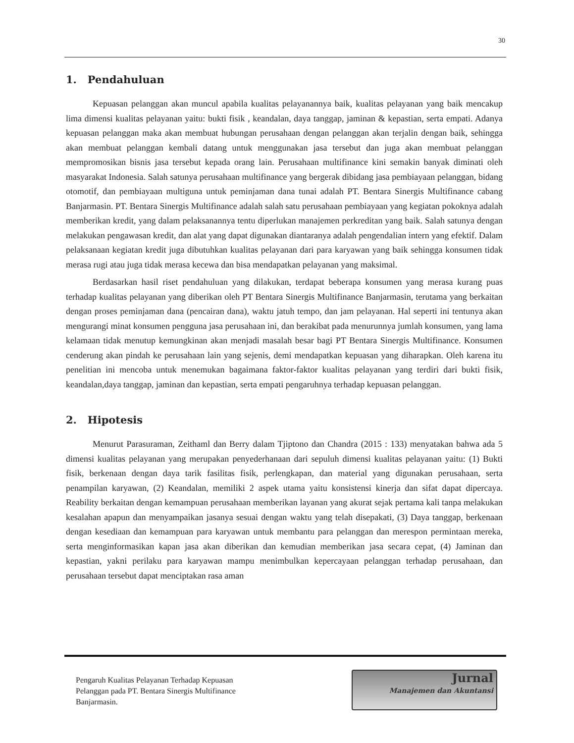30
1. Pendahuluan
Kepuasan pelanggan akan muncul apabila kualitas pelayanannya baik, kualitas pelayanan yang baik mencakup lima dimensi kualitas pelayanan yaitu: bukti fisik , keandalan, daya tanggap, jaminan & kepastian, serta empati. Adanya kepuasan pelanggan maka akan membuat hubungan perusahaan dengan pelanggan akan terjalin dengan baik, sehingga akan membuat pelanggan kembali datang untuk menggunakan jasa tersebut dan juga akan membuat pelanggan mempromosikan bisnis jasa tersebut kepada orang lain. Perusahaan multifinance kini semakin banyak diminati oleh masyarakat Indonesia. Salah satunya perusahaan multifinance yang bergerak dibidang jasa pembiayaan pelanggan, bidang otomotif, dan pembiayaan multiguna untuk peminjaman dana tunai adalah PT. Bentara Sinergis Multifinance cabang Banjarmasin. PT. Bentara Sinergis Multifinance adalah salah satu perusahaan pembiayaan yang kegiatan pokoknya adalah memberikan kredit, yang dalam pelaksanannya tentu diperlukan manajemen perkreditan yang baik. Salah satunya dengan melakukan pengawasan kredit, dan alat yang dapat digunakan diantaranya adalah pengendalian intern yang efektif. Dalam pelaksanaan kegiatan kredit juga dibutuhkan kualitas pelayanan dari para karyawan yang baik sehingga konsumen tidak merasa rugi atau juga tidak merasa kecewa dan bisa mendapatkan pelayanan yang maksimal.
Berdasarkan hasil riset pendahuluan yang dilakukan, terdapat beberapa konsumen yang merasa kurang puas terhadap kualitas pelayanan yang diberikan oleh PT Bentara Sinergis Multifinance Banjarmasin, terutama yang berkaitan dengan proses peminjaman dana (pencairan dana), waktu jatuh tempo, dan jam pelayanan. Hal seperti ini tentunya akan mengurangi minat konsumen pengguna jasa perusahaan ini, dan berakibat pada menurunnya jumlah konsumen, yang lama kelamaan tidak menutup kemungkinan akan menjadi masalah besar bagi PT Bentara Sinergis Multifinance. Konsumen cenderung akan pindah ke perusahaan lain yang sejenis, demi mendapatkan kepuasan yang diharapkan. Oleh karena itu penelitian ini mencoba untuk menemukan bagaimana faktor-faktor kualitas pelayanan yang terdiri dari bukti fisik, keandalan,daya tanggap, jaminan dan kepastian, serta empati pengaruhnya terhadap kepuasan pelanggan.
2. Hipotesis
Menurut Parasuraman, Zeithaml dan Berry dalam Tjiptono dan Chandra (2015 : 133) menyatakan bahwa ada 5 dimensi kualitas pelayanan yang merupakan penyederhanaan dari sepuluh dimensi kualitas pelayanan yaitu: (1) Bukti fisik, berkenaan dengan daya tarik fasilitas fisik, perlengkapan, dan material yang digunakan perusahaan, serta penampilan karyawan, (2) Keandalan, memiliki 2 aspek utama yaitu konsistensi kinerja dan sifat dapat dipercaya. Reability berkaitan dengan kemampuan perusahaan memberikan layanan yang akurat sejak pertama kali tanpa melakukan kesalahan apapun dan menyampaikan jasanya sesuai dengan waktu yang telah disepakati, (3) Daya tanggap, berkenaan dengan kesediaan dan kemampuan para karyawan untuk membantu para pelanggan dan merespon permintaan mereka, serta menginformasikan kapan jasa akan diberikan dan kemudian memberikan jasa secara cepat, (4) Jaminan dan kepastian, yakni perilaku para karyawan mampu menimbulkan kepercayaan pelanggan terhadap perusahaan, dan perusahaan tersebut dapat menciptakan rasa aman
Pengaruh Kualitas Pelayanan Terhadap Kepuasan
Pelanggan pada PT. Bentara Sinergis Multifinance
Banjarmasin.
Jurnal
Manajemen dan Akuntansi